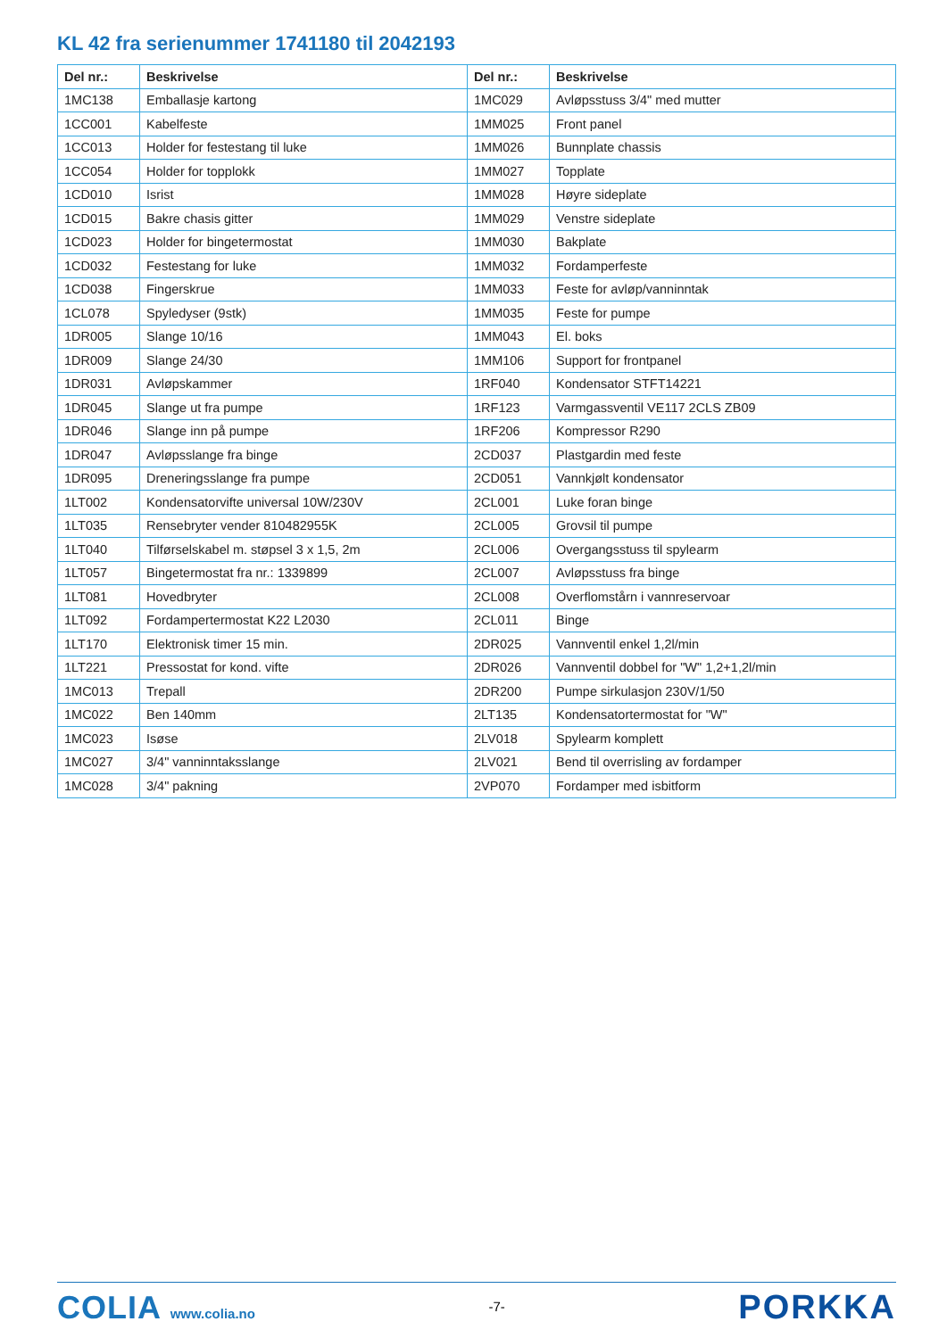KL 42 fra serienummer 1741180 til 2042193
| Del nr.: | Beskrivelse | Del nr.: | Beskrivelse |
| --- | --- | --- | --- |
| 1MC138 | Emballasje kartong | 1MC029 | Avløpsstuss 3/4" med mutter |
| 1CC001 | Kabelfeste | 1MM025 | Front panel |
| 1CC013 | Holder for festestang til luke | 1MM026 | Bunnplate chassis |
| 1CC054 | Holder for topplokk | 1MM027 | Topplate |
| 1CD010 | Isrist | 1MM028 | Høyre sideplate |
| 1CD015 | Bakre chasis gitter | 1MM029 | Venstre sideplate |
| 1CD023 | Holder for bingetermostat | 1MM030 | Bakplate |
| 1CD032 | Festestang for luke | 1MM032 | Fordamperfeste |
| 1CD038 | Fingerskrue | 1MM033 | Feste for avløp/vanninntak |
| 1CL078 | Spyledyser (9stk) | 1MM035 | Feste for pumpe |
| 1DR005 | Slange 10/16 | 1MM043 | El. boks |
| 1DR009 | Slange 24/30 | 1MM106 | Support for frontpanel |
| 1DR031 | Avløpskammer | 1RF040 | Kondensator STFT14221 |
| 1DR045 | Slange ut fra pumpe | 1RF123 | Varmgassventil VE117 2CLS ZB09 |
| 1DR046 | Slange inn på pumpe | 1RF206 | Kompressor R290 |
| 1DR047 | Avløpsslange fra binge | 2CD037 | Plastgardin med feste |
| 1DR095 | Dreneringsslange fra pumpe | 2CD051 | Vannkjølt kondensator |
| 1LT002 | Kondensatorvifte universal 10W/230V | 2CL001 | Luke foran binge |
| 1LT035 | Rensebryter vender 810482955K | 2CL005 | Grovsil til pumpe |
| 1LT040 | Tilførselskabel m. støpsel 3 x 1,5, 2m | 2CL006 | Overgangsstuss til spylearm |
| 1LT057 | Bingetermostat fra nr.: 1339899 | 2CL007 | Avløpsstuss fra binge |
| 1LT081 | Hovedbryter | 2CL008 | Overflomstårn i vannreservoar |
| 1LT092 | Fordampertermostat K22 L2030 | 2CL011 | Binge |
| 1LT170 | Elektronisk timer 15 min. | 2DR025 | Vannventil enkel 1,2l/min |
| 1LT221 | Pressostat for kond. vifte | 2DR026 | Vannventil dobbel for "W" 1,2+1,2l/min |
| 1MC013 | Trepall | 2DR200 | Pumpe sirkulasjon 230V/1/50 |
| 1MC022 | Ben 140mm | 2LT135 | Kondensatortermostat for "W" |
| 1MC023 | Isøse | 2LV018 | Spylearm komplett |
| 1MC027 | 3/4" vanninntaksslange | 2LV021 | Bend til overrisling av fordamper |
| 1MC028 | 3/4" pakning | 2VP070 | Fordamper med isbitform |
COLIA www.colia.no
-7-
PORKKA